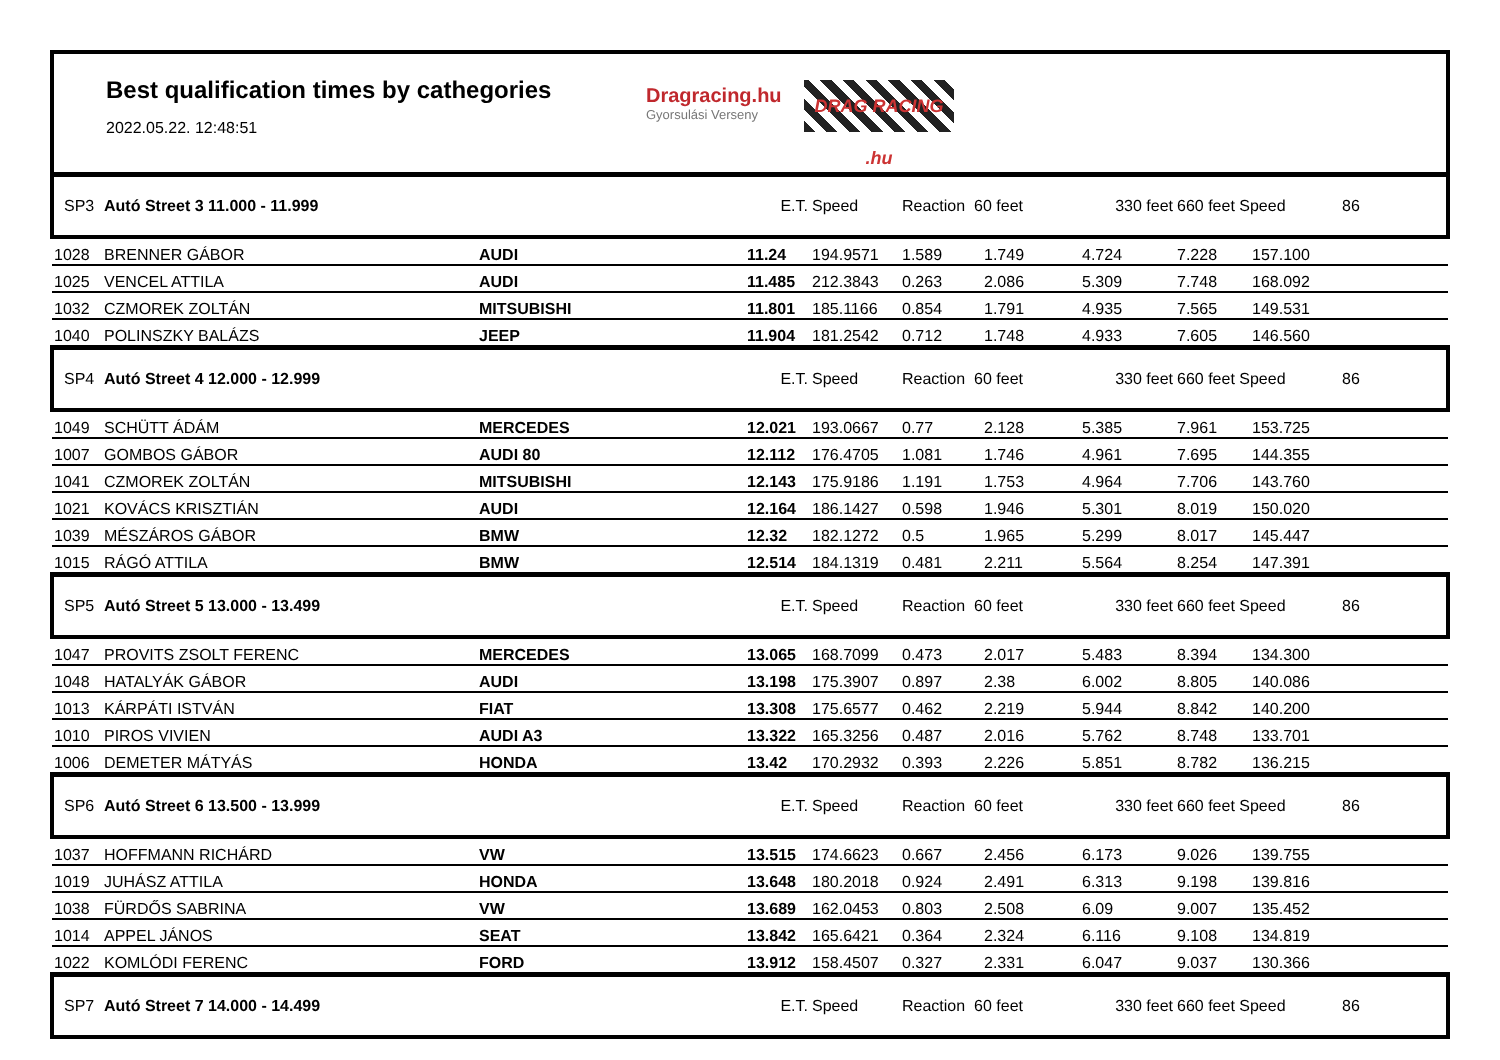Best qualification times by cathegories
2022.05.22. 12:48:51
Dragracing.hu
Gyorsulási Verseny
DRAG RACING .hu
| SP3 | Autó Street 3 11.000 - 11.999 | | E.T. | Speed | Reaction 60 feet | | 330 feet | 660 feet Speed | | 86 |
| 1028 | BRENNER GÁBOR | AUDI | 11.24 | 194.9571 | 1.589 | 1.749 | 4.724 | 7.228 | 157.100 | |
| 1025 | VENCEL ATTILA | AUDI | 11.485 | 212.3843 | 0.263 | 2.086 | 5.309 | 7.748 | 168.092 | |
| 1032 | CZMOREK ZOLTÁN | MITSUBISHI | 11.801 | 185.1166 | 0.854 | 1.791 | 4.935 | 7.565 | 149.531 | |
| 1040 | POLINSZKY BALÁZS | JEEP | 11.904 | 181.2542 | 0.712 | 1.748 | 4.933 | 7.605 | 146.560 | |
| SP4 | Autó Street 4 12.000 - 12.999 | | E.T. | Speed | Reaction 60 feet | | 330 feet | 660 feet Speed | | 86 |
| 1049 | SCHÜTT ÁDÁM | MERCEDES | 12.021 | 193.0667 | 0.77 | 2.128 | 5.385 | 7.961 | 153.725 | |
| 1007 | GOMBOS GÁBOR | AUDI 80 | 12.112 | 176.4705 | 1.081 | 1.746 | 4.961 | 7.695 | 144.355 | |
| 1041 | CZMOREK ZOLTÁN | MITSUBISHI | 12.143 | 175.9186 | 1.191 | 1.753 | 4.964 | 7.706 | 143.760 | |
| 1021 | KOVÁCS KRISZTIÁN | AUDI | 12.164 | 186.1427 | 0.598 | 1.946 | 5.301 | 8.019 | 150.020 | |
| 1039 | MÉSZÁROS GÁBOR | BMW | 12.32 | 182.1272 | 0.5 | 1.965 | 5.299 | 8.017 | 145.447 | |
| 1015 | RÁGÓ ATTILA | BMW | 12.514 | 184.1319 | 0.481 | 2.211 | 5.564 | 8.254 | 147.391 | |
| SP5 | Autó Street 5 13.000 - 13.499 | | E.T. | Speed | Reaction 60 feet | | 330 feet | 660 feet Speed | | 86 |
| 1047 | PROVITS ZSOLT FERENC | MERCEDES | 13.065 | 168.7099 | 0.473 | 2.017 | 5.483 | 8.394 | 134.300 | |
| 1048 | HATALYÁK GÁBOR | AUDI | 13.198 | 175.3907 | 0.897 | 2.38 | 6.002 | 8.805 | 140.086 | |
| 1013 | KÁRPÁTI ISTVÁN | FIAT | 13.308 | 175.6577 | 0.462 | 2.219 | 5.944 | 8.842 | 140.200 | |
| 1010 | PIROS VIVIEN | AUDI A3 | 13.322 | 165.3256 | 0.487 | 2.016 | 5.762 | 8.748 | 133.701 | |
| 1006 | DEMETER MÁTYÁS | HONDA | 13.42 | 170.2932 | 0.393 | 2.226 | 5.851 | 8.782 | 136.215 | |
| SP6 | Autó Street 6 13.500 - 13.999 | | E.T. | Speed | Reaction 60 feet | | 330 feet | 660 feet Speed | | 86 |
| 1037 | HOFFMANN RICHÁRD | VW | 13.515 | 174.6623 | 0.667 | 2.456 | 6.173 | 9.026 | 139.755 | |
| 1019 | JUHÁSZ ATTILA | HONDA | 13.648 | 180.2018 | 0.924 | 2.491 | 6.313 | 9.198 | 139.816 | |
| 1038 | FÜRDŐS SABRINA | VW | 13.689 | 162.0453 | 0.803 | 2.508 | 6.09 | 9.007 | 135.452 | |
| 1014 | APPEL JÁNOS | SEAT | 13.842 | 165.6421 | 0.364 | 2.324 | 6.116 | 9.108 | 134.819 | |
| 1022 | KOMLÓDI FERENC | FORD | 13.912 | 158.4507 | 0.327 | 2.331 | 6.047 | 9.037 | 130.366 | |
| SP7 | Autó Street 7 14.000 - 14.499 | | E.T. | Speed | Reaction 60 feet | | 330 feet | 660 feet Speed | | 86 |